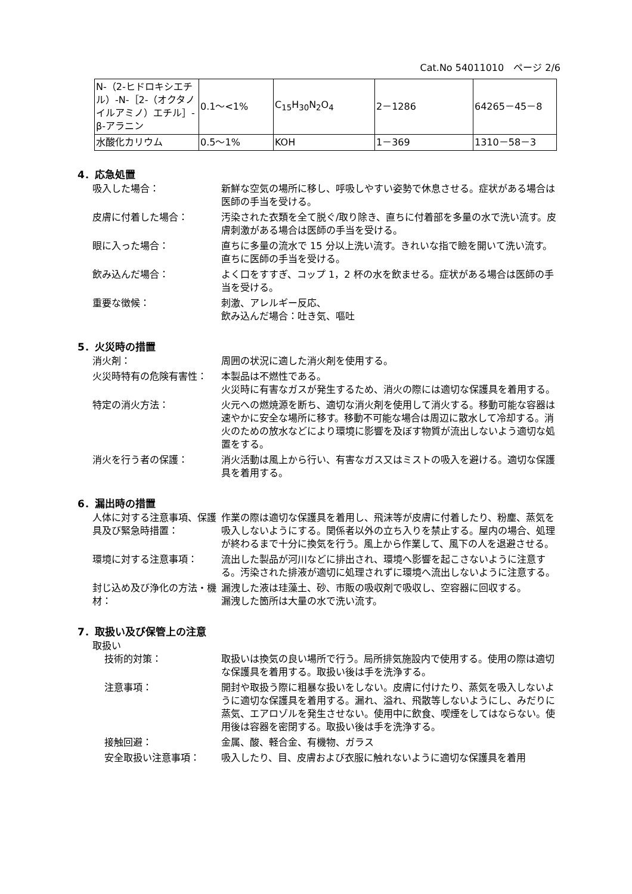Cat.No 54011010　ページ 2/6
| N-（2-ヒドロキシエチル）-N-［2-（オクタノイルアミノ）エチル］-β-アラニン | 0.1～<1% | C<sub>15</sub>H<sub>30</sub>N<sub>2</sub>O<sub>4</sub> | 2－1286 | 64265－45－8 |
| 水酸化カリウム | 0.5～1% | KOH | 1－369 | 1310－58－3 |
4．応急処置
吸入した場合： 新鮮な空気の場所に移し、呼吸しやすい姿勢で休息させる。症状がある場合は医師の手当を受ける。
皮膚に付着した場合： 汚染された衣類を全て脱ぐ/取り除き、直ちに付着部を多量の水で洗い流す。皮膚刺激がある場合は医師の手当を受ける。
眼に入った場合： 直ちに多量の流水で 15 分以上洗い流す。きれいな指で瞼を開いて洗い流す。直ちに医師の手当を受ける。
飲み込んだ場合： よく口をすすぎ、コップ 1，2 杯の水を飲ませる。症状がある場合は医師の手当を受ける。
重要な徴候： 刺激、アレルギー反応、
飲み込んだ場合：吐き気、嘔吐
5．火災時の措置
消火剤： 周囲の状況に適した消火剤を使用する。
火災時特有の危険有害性： 本製品は不燃性である。
火災時に有害なガスが発生するため、消火の際には適切な保護具を着用する。
特定の消火方法： 火元への燃焼源を断ち、適切な消火剤を使用して消火する。移動可能な容器は速やかに安全な場所に移す。移動不可能な場合は周辺に散水して冷却する。消火のための放水などにより環境に影響を及ぼす物質が流出しないよう適切な処置をする。
消火を行う者の保護： 消火活動は風上から行い、有害なガス又はミストの吸入を避ける。適切な保護具を着用する。
6．漏出時の措置
人体に対する注意事項、保護具及び緊急時措置：
作業の際は適切な保護具を着用し、飛沫等が皮膚に付着したり、粉塵、蒸気を吸入しないようにする。関係者以外の立ち入りを禁止する。屋内の場合、処理が終わるまで十分に換気を行う。風上から作業して、風下の人を退避させる。
環境に対する注意事項： 流出した製品が河川などに排出され、環境へ影響を起こさないように注意する。汚染された排液が適切に処理されずに環境へ流出しないように注意する。
封じ込め及び浄化の方法・機材：
漏洩した液は珪藻土、砂、市販の吸収剤で吸収し、空容器に回収する。
漏洩した箇所は大量の水で洗い流す。
7．取扱い及び保管上の注意
取扱い
技術的対策： 取扱いは換気の良い場所で行う。局所排気施設内で使用する。使用の際は適切な保護具を着用する。取扱い後は手を洗浄する。
注意事項： 開封や取扱う際に粗暴な扱いをしない。皮膚に付けたり、蒸気を吸入しないように適切な保護具を着用する。漏れ、溢れ、飛散等しないようにし、みだりに蒸気、エアロゾルを発生させない。使用中に飲食、喫煙をしてはならない。使用後は容器を密閉する。取扱い後は手を洗浄する。
接触回避： 金属、酸、軽合金、有機物、ガラス
安全取扱い注意事項： 吸入したり、目、皮膚および衣服に触れないように適切な保護具を着用